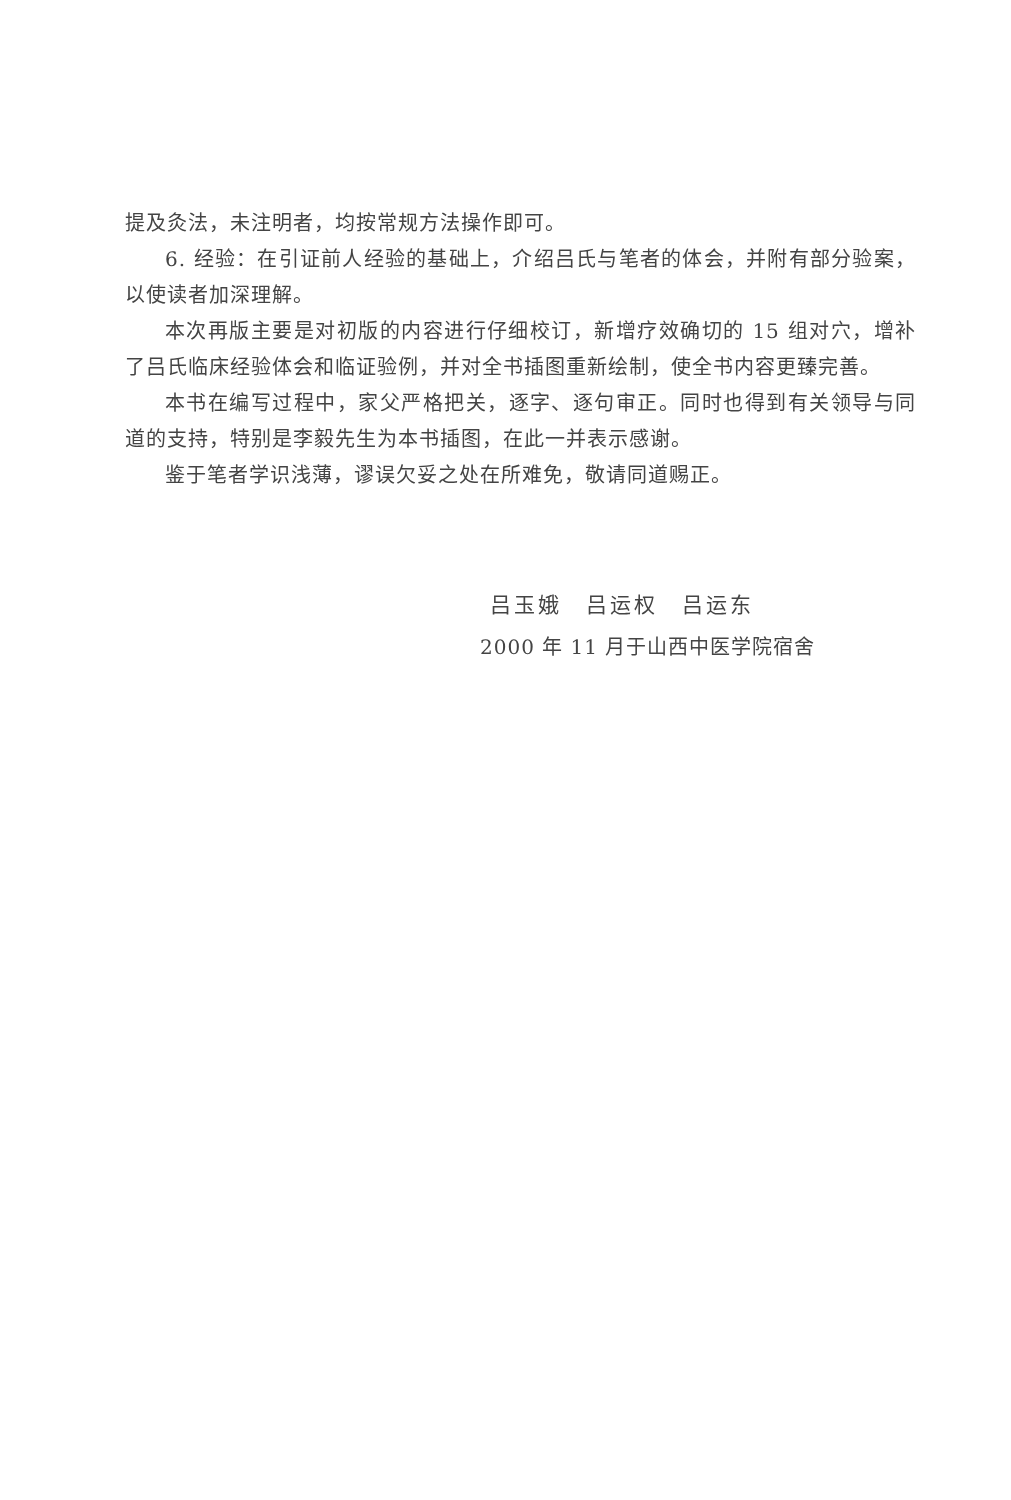提及灸法，未注明者，均按常规方法操作即可。
6. 经验：在引证前人经验的基础上，介绍吕氏与笔者的体会，并附有部分验案，以使读者加深理解。
本次再版主要是对初版的内容进行仔细校订，新增疗效确切的 15 组对穴，增补了吕氏临床经验体会和临证验例，并对全书插图重新绘制，使全书内容更臻完善。
本书在编写过程中，家父严格把关，逐字、逐句审正。同时也得到有关领导与同道的支持，特别是李毅先生为本书插图，在此一并表示感谢。
鉴于笔者学识浅薄，谬误欠妥之处在所难免，敬请同道赐正。
吕玉娥　吕运权　吕运东
2000 年 11 月于山西中医学院宿舍